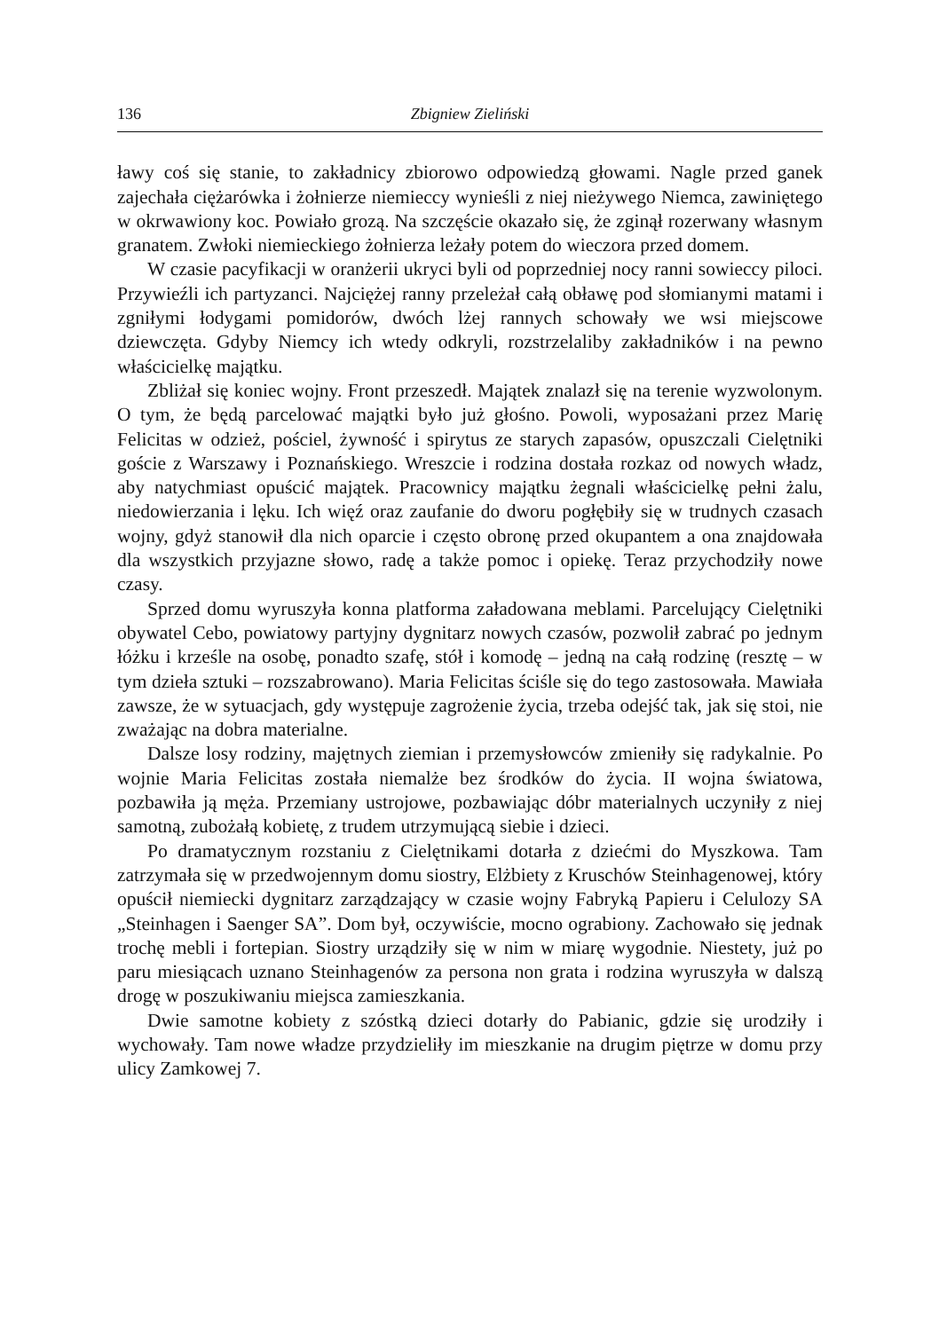136 Zbigniew Zieliński
ławy coś się stanie, to zakładnicy zbiorowo odpowiedzą głowami. Nagle przed ganek zajechała ciężarówka i żołnierze niemieccy wynieśli z niej nieżywego Niemca, zawiniętego w okrwawiony koc. Powiało grozą. Na szczęście okazało się, że zginął rozerwany własnym granatem. Zwłoki niemieckiego żołnierza leżały potem do wieczora przed domem.
W czasie pacyfikacji w oranżerii ukryci byli od poprzedniej nocy ranni sowieccy piloci. Przywieźli ich partyzanci. Najciężej ranny przeleżał całą obławę pod słomianymi matami i zgniłymi łodygami pomidorów, dwóch lżej rannych schowały we wsi miejscowe dziewczęta. Gdyby Niemcy ich wtedy odkryli, rozstrzelaliby zakładników i na pewno właścicielkę majątku.
Zbliżał się koniec wojny. Front przeszedł. Majątek znalazł się na terenie wyzwolonym. O tym, że będą parcelować majątki było już głośno. Powoli, wyposażani przez Marię Felicitas w odzież, pościel, żywność i spirytus ze starych zapasów, opuszczali Cielętniki goście z Warszawy i Poznańskiego. Wreszcie i rodzina dostała rozkaz od nowych władz, aby natychmiast opuścić majątek. Pracownicy majątku żegnali właścicielkę pełni żalu, niedowierzania i lęku. Ich więź oraz zaufanie do dworu pogłębiły się w trudnych czasach wojny, gdyż stanowił dla nich oparcie i często obronę przed okupantem a ona znajdowała dla wszystkich przyjazne słowo, radę a także pomoc i opiekę. Teraz przychodziły nowe czasy.
Sprzed domu wyruszyła konna platforma załadowana meblami. Parcelujący Cielętniki obywatel Cebo, powiatowy partyjny dygnitarz nowych czasów, pozwolił zabrać po jednym łóżku i krześle na osobę, ponadto szafę, stół i komodę – jedną na całą rodzinę (resztę – w tym dzieła sztuki – rozszabrowano). Maria Felicitas ściśle się do tego zastosowała. Mawiała zawsze, że w sytuacjach, gdy występuje zagrożenie życia, trzeba odejść tak, jak się stoi, nie zważając na dobra materialne.
Dalsze losy rodziny, majętnych ziemian i przemysłowców zmieniły się radykalnie. Po wojnie Maria Felicitas została niemalże bez środków do życia. II wojna światowa, pozbawiła ją męża. Przemiany ustrojowe, pozbawiając dóbr materialnych uczyniły z niej samotną, zubożałą kobietę, z trudem utrzymującą siebie i dzieci.
Po dramatycznym rozstaniu z Cielętnikami dotarła z dziećmi do Myszkowa. Tam zatrzymała się w przedwojennym domu siostry, Elżbiety z Kruschów Steinhagenowej, który opuścił niemiecki dygnitarz zarządzający w czasie wojny Fabryką Papieru i Celulozy SA „Steinhagen i Saenger SA”. Dom był, oczywiście, mocno ograbiony. Zachowało się jednak trochę mebli i fortepian. Siostry urządziły się w nim w miarę wygodnie. Niestety, już po paru miesiącach uznano Steinhagenów za persona non grata i rodzina wyruszyła w dalszą drogę w poszukiwaniu miejsca zamieszkania.
Dwie samotne kobiety z szóstką dzieci dotarły do Pabianic, gdzie się urodziły i wychowały. Tam nowe władze przydzieliły im mieszkanie na drugim piętrze w domu przy ulicy Zamkowej 7.